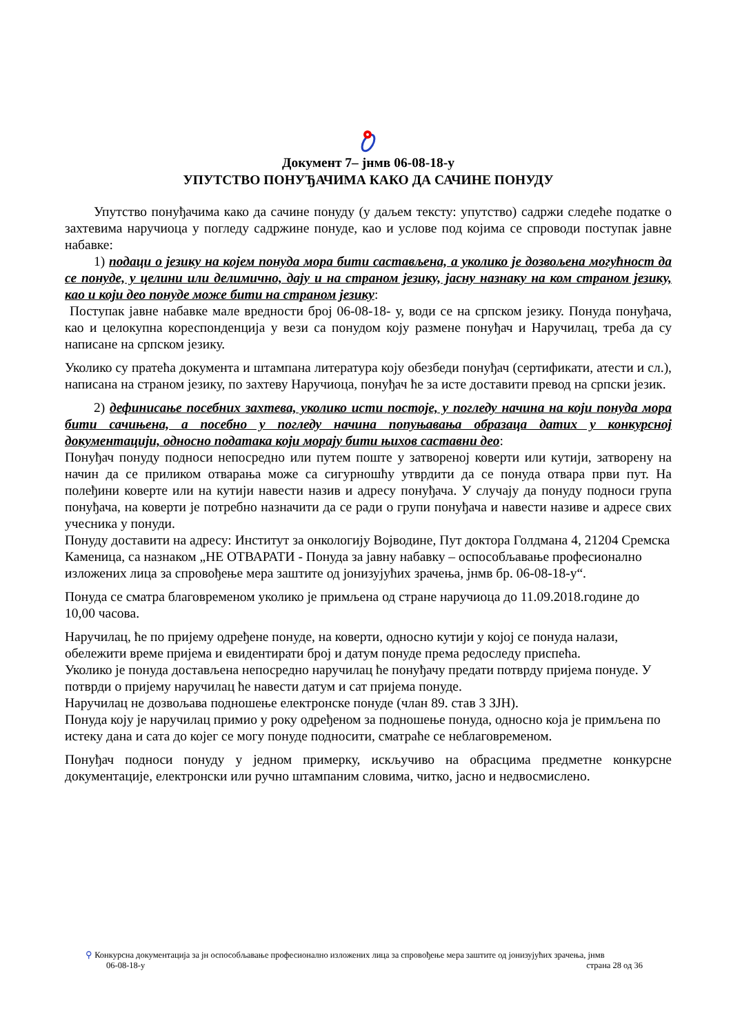Документ 7– јнмв 06-08-18-у
УПУТСТВО ПОНУЂАЧИМА КАКО ДА САЧИНЕ ПОНУДУ
Упутство понуђачима како да сачине понуду (у даљем тексту: упутство) садржи следеће податке о захтевима наручиоца у погледу садржине понуде, као и услове под којима се спроводи поступак јавне набавке:
1) подаци о језику на којем понуда мора бити састављена, а уколико је дозвољена могућност да се понуде, у целини или делимично, дају и на страном језику, јасну назнаку на ком страном језику, као и који део понуде може бити на страном језику:
Поступак јавне набавке мале вредности број 06-08-18- у, води се на српском језику. Понуда понуђача, као и целокупна кореспонденција у вези са понудом коју размене понуђач и Наручилац, треба да су написане на српском језику.
Уколико су пратећа документа и штампана литература коју обезбеди понуђач (сертификати, атести и сл.), написана на страном језику, по захтеву Наручиоца, понуђач ће за исте доставити превод на српски језик.
2) дефинисање посебних захтева, уколико исти постоје, у погледу начина на који понуда мора бити сачињена, а посебно у погледу начина попуњавања образаца датих у конкурсној документацији, односно података који морају бити њихов саставни део:
Понуђач понуду подноси непосредно или путем поште у затвореној коверти или кутији, затворену на начин да се приликом отварања може са сигурношћу утврдити да се понуда отвара први пут. На полеђини коверте или на кутији навести назив и адресу понуђача. У случају да понуду подноси група понуђача, на коверти је потребно назначити да се ради о групи понуђача и навести називе и адресе свих учесника у понуди.
Понуду доставити на адресу: Институт за онкологију Војводине, Пут доктора Голдмана 4, 21204 Сремска Каменица, са назнаком „НЕ ОТВАРАТИ - Понуда за јавну набавку – оспособљавање професионално изложених лица за спровођење мера заштите од јонизујућих зрачења, јнмв бр. 06-08-18-у“.
Понуда се сматра благовременом уколико је примљена од стране наручиоца до 11.09.2018.године до 10,00 часова.
Наручилац, ће по пријему одређене понуде, на коверти, односно кутији у којој се понуда налази, обележити време пријема и евидентирати број и датум понуде према редоследу приспећа.
Уколико је понуда достављена непосредно наручилац ће понуђачу предати потврду пријема понуде. У потврди о пријему наручилац ће навести датум и сат пријема понуде.
Наручилац не дозвољава подношење електронске понуде (члан 89. став 3 ЗЈН).
Понуда коју је наручилац примио у року одређеном за подношење понуда, односно која је примљена по истеку дана и сата до којег се могу понуде подносити, сматраће се неблаговременом.
Понуђач подноси понуду у једном примерку, искључиво на обрасцима предметне конкурсне документације, електронски или ручно штампаним словима, читко, јасно и недвосмислено.
⚲ Конкурсна документација за јн оспособљавање професионално изложених лица за спровођење мера заштите од јонизујућих зрачења, јнмв
06-08-18-у страна 28 од 36